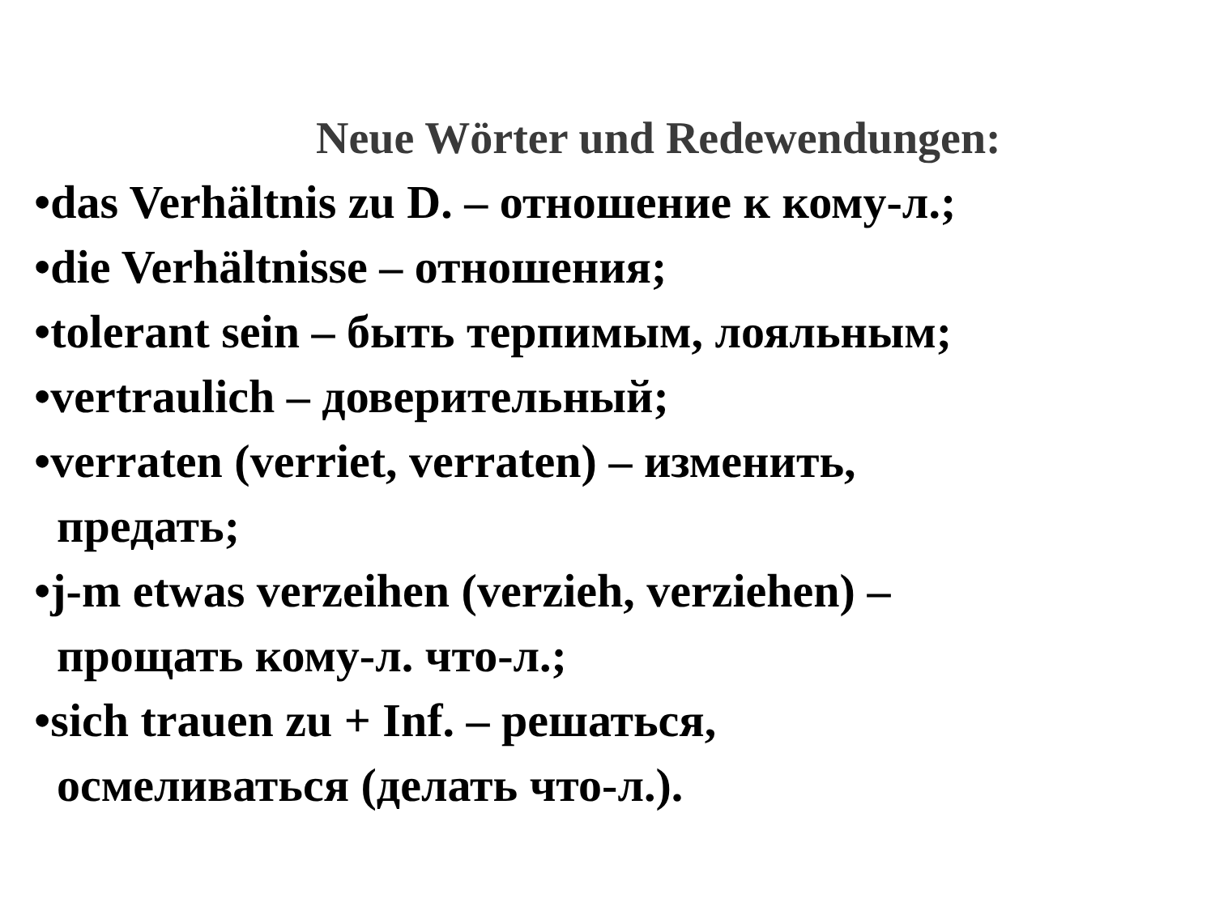Neue Wörter und Redewendungen:
•das Verhältnis zu D. – отношение к кому-л.;
•die Verhältnisse – отношения;
•tolerant sein – быть терпимым, лояльным;
•vertraulich – доверительный;
•verraten (verriet, verraten) – изменить,
предать;
•j-m etwas verzeihen (verzieh, verziehen) –
прощать кому-л. что-л.;
•sich trauen zu + Inf. – решаться,
осмеливаться (делать что-л.).